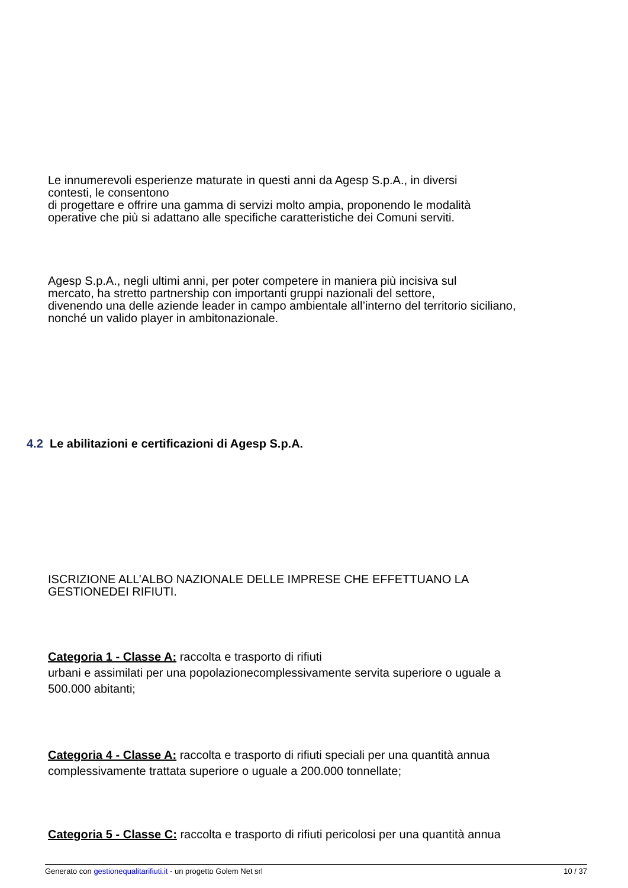Le innumerevoli esperienze maturate in questi anni da Agesp S.p.A., in diversi
contesti, le consentono
di progettare e offrire una gamma di servizi molto ampia, proponendo le modalità
operative che più si adattano alle specifiche caratteristiche dei Comuni serviti.
Agesp S.p.A., negli ultimi anni, per poter competere in maniera più incisiva sul
mercato, ha stretto partnership con importanti gruppi nazionali del settore,
divenendo una delle aziende leader in campo ambientale all’interno del territorio siciliano,
nonché un valido player in ambitonazionale.
4.2 Le abilitazioni e certificazioni di Agesp S.p.A.
ISCRIZIONE ALL’ALBO NAZIONALE DELLE IMPRESE CHE EFFETTUANO LA
GESTIONEDEI RIFIUTI.
Categoria 1 - Classe A: raccolta e trasporto di rifiuti
urbani e assimilati per una popolazionecomplessivamente servita superiore o uguale a
500.000 abitanti;
Categoria 4 - Classe A: raccolta e trasporto di rifiuti speciali per una quantità annua
complessivamente trattata superiore o uguale a 200.000 tonnellate;
Categoria 5 - Classe C: raccolta e trasporto di rifiuti pericolosi per una quantità annua
Generato con gestionequalitarifiuti.it - un progetto Golem Net srl 10 / 37